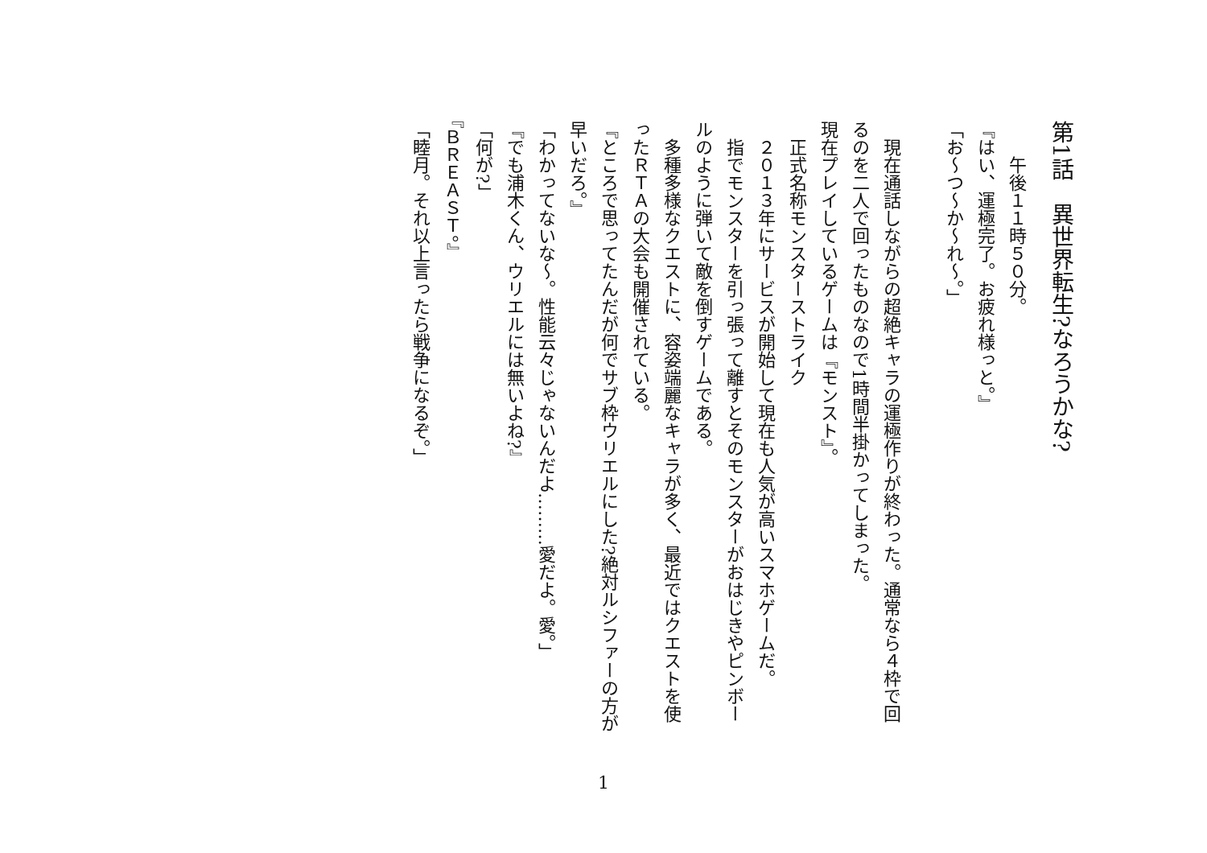第1話　異世界転生?なろうかな?
　　午後１１時５０分。
『はい、運極完了。お疲れ様っと。』
「お～つ～か～れ～。」
　現在通話しながらの超絶キャラの運極作りが終わった。通常なら４枠で回るのを二人で回ったものなので1時間半掛かってしまった。
現在プレイしているゲームは『モンスト』。
　正式名称モンスターストライク
　２０１３年にサービスが開始して現在も人気が高いスマホゲームだ。
　指でモンスターを引っ張って離すとそのモンスターがおはじきやピンボールのように弾いて敵を倒すゲームである。
　多種多様なクエストに、容姿端麗なキャラが多く、最近ではクエストを使ったＲＴＡの大会も開催されている。
『ところで思ってたんだが何でサブ枠ウリエルにした?絶対ルシファーの方が早いだろ。』
「わかってないな～。性能云々じゃないんだよ………愛だよ。愛。」
『でも浦木くん、ウリエルには無いよね?』
「何が?」
『ＢＲＥＡＳＴ。』
「睦月。それ以上言ったら戦争になるぞ。」
1